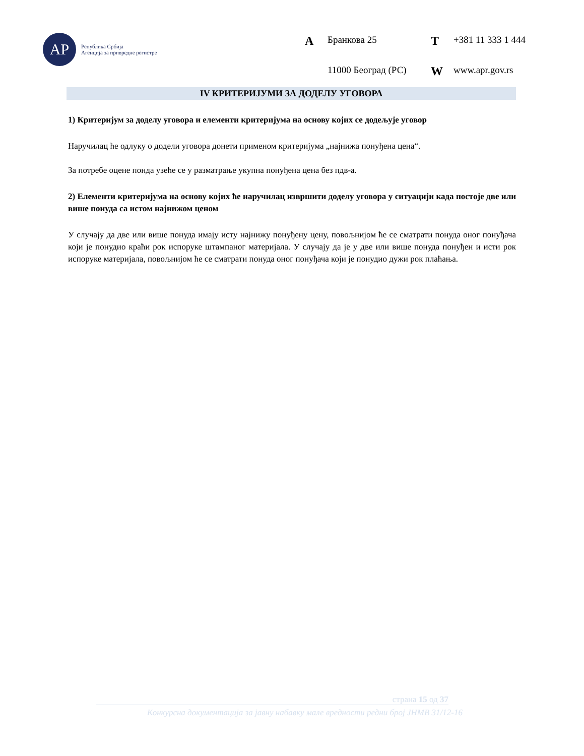АР
Република Србија
Агенција за привредне регистре
A Бранкова 25 T +381 11 333 1 444 11000 Београд (РС) W www.apr.gov.rs
IV КРИТЕРИЈУМИ ЗА ДОДЕЛУ УГОВОРА
1) Критеријум за доделу уговора и елементи критеријума на основу којих се додељује уговор
Наручилац ће одлуку о додели уговора донети применом критеријума „најнижа понуђена цена“.
За потребе оцене понда узеће се у разматрање укупна понуђена цена без пдв-а.
2) Елементи критеријума на основу којих ће наручилац извршити доделу уговора у ситуацији када постоје две или више понуда са истом најнижом ценом
У случају да две или више понуда имају исту најнижу понуђену цену, повољнијом ће се сматрати понуда оног понуђача који је понудио краћи рок испоруке штампаног материјала. У случају да је у две или више понуда понуђен и исти рок испоруке материјала, повољнијом ће се сматрати понуда оног понуђача који је понудио дужи рок плаћања.
страна 15 од 37
Конкурсна документација за јавну набавку мале вредности редни број ЈНМВ 31/12-16